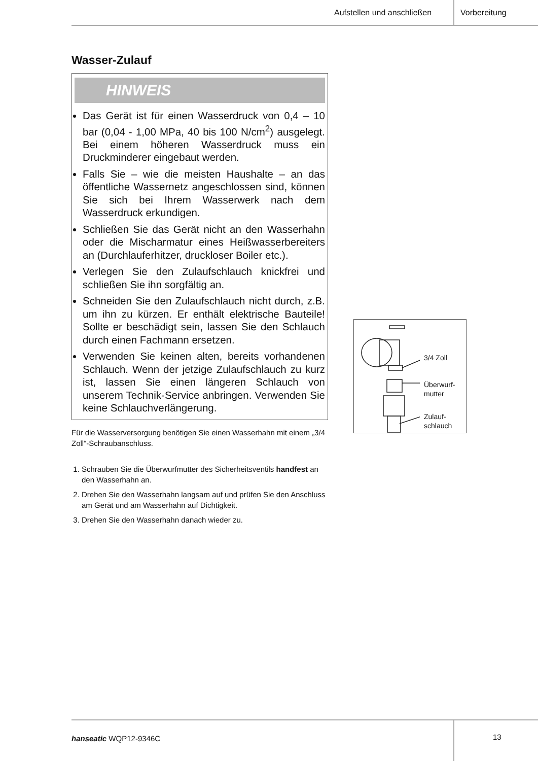Aufstellen und anschließen Vorbereitung
Wasser-Zulauf
HINWEIS
Das Gerät ist für einen Wasserdruck von 0,4 – 10 bar (0,04 - 1,00 MPa, 40 bis 100 N/cm<sup>2</sup>) ausgelegt. Bei einem höheren Wasserdruck muss ein Druckminderer eingebaut werden.
Falls Sie – wie die meisten Haushalte – an das öffentliche Wassernetz angeschlossen sind, können Sie sich bei Ihrem Wasserwerk nach dem Wasserdruck erkundigen.
Schließen Sie das Gerät nicht an den Wasserhahn oder die Mischarmatur eines Heißwasserbereiters an (Durchlauferhitzer, druckloser Boiler etc.).
Verlegen Sie den Zulaufschlauch knickfrei und schließen Sie ihn sorgfältig an.
Schneiden Sie den Zulaufschlauch nicht durch, z.B. um ihn zu kürzen. Er enthält elektrische Bauteile! Sollte er beschädigt sein, lassen Sie den Schlauch durch einen Fachmann ersetzen.
Verwenden Sie keinen alten, bereits vorhandenen Schlauch. Wenn der jetzige Zulaufschlauch zu kurz ist, lassen Sie einen längeren Schlauch von unserem Technik-Service anbringen. Verwenden Sie keine Schlauchverlängerung.
Für die Wasserversorgung benötigen Sie einen Wasserhahn mit einem „3/4 Zoll“-Schraubanschluss.
1. Schrauben Sie die Überwurfmutter des Sicherheitsventils handfest an den Wasserhahn an.
2. Drehen Sie den Wasserhahn langsam auf und prüfen Sie den Anschluss am Gerät und am Wasserhahn auf Dichtigkeit.
3. Drehen Sie den Wasserhahn danach wieder zu.
3/4 Zoll
Überwurf-
mutter
Zulauf-
schlauch
hanseatic WQP12-9346C 13